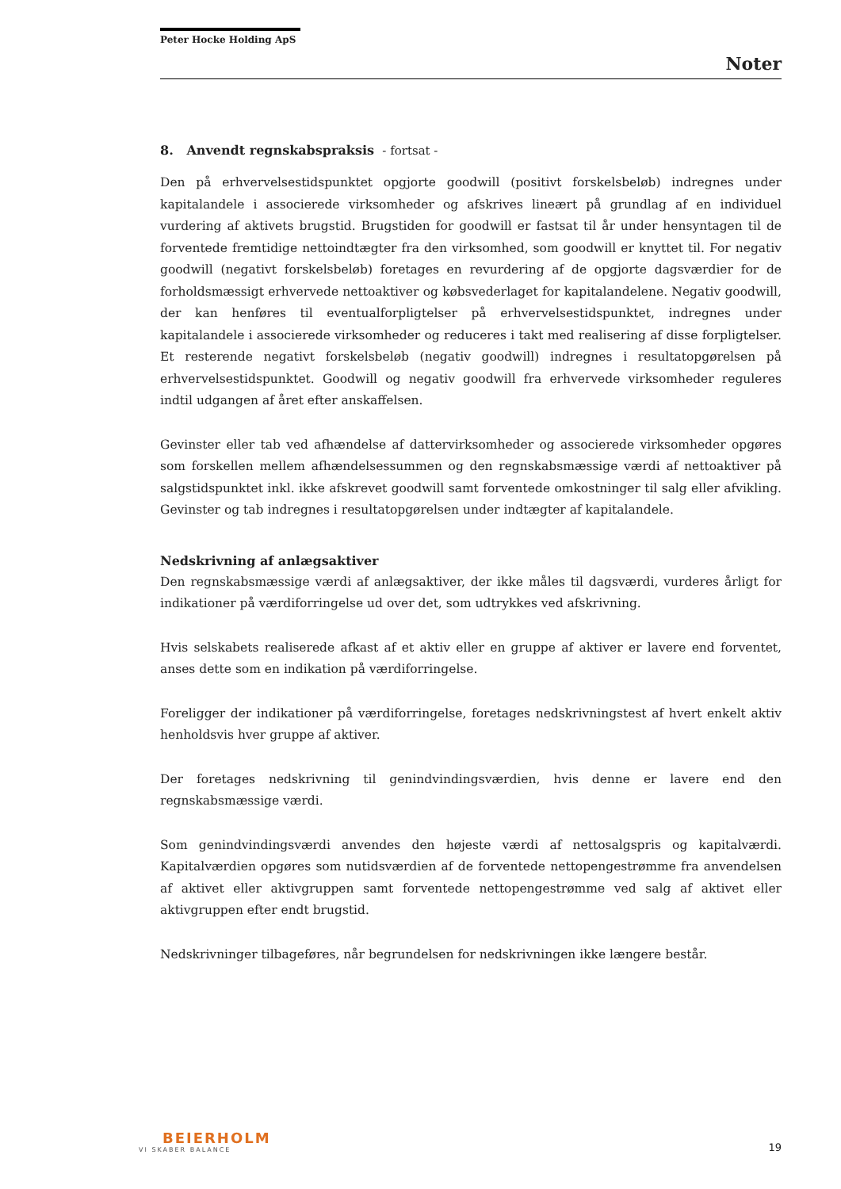Peter Hocke Holding ApS
Noter
8. Anvendt regnskabspraksis - fortsat -
Den på erhvervelsestidspunktet opgjorte goodwill (positivt forskelsbeløb) indregnes under kapitalandele i associerede virksomheder og afskrives lineært på grundlag af en individuel vurdering af aktivets brugstid. Brugstiden for goodwill er fastsat til år under hensyntagen til de forventede fremtidige nettoindtægter fra den virksomhed, som goodwill er knyttet til. For negativ goodwill (negativt forskelsbeløb) foretages en revurdering af de opgjorte dagsværdier for de forholdsmæssigt erhvervede nettoaktiver og købsvederlaget for kapitalandelene. Negativ goodwill, der kan henføres til eventualforpligtelser på erhvervelsestidspunktet, indregnes under kapitalandele i associerede virksomheder og reduceres i takt med realisering af disse forpligtelser. Et resterende negativt forskelsbeløb (negativ goodwill) indregnes i resultatopgørelsen på erhvervelsestidspunktet. Goodwill og negativ goodwill fra erhvervede virksomheder reguleres indtil udgangen af året efter anskaffelsen.
Gevinster eller tab ved afhændelse af dattervirksomheder og associerede virksomheder opgøres som forskellen mellem afhændelsessummen og den regnskabsmæssige værdi af nettoaktiver på salgstidspunktet inkl. ikke afskrevet goodwill samt forventede omkostninger til salg eller afvikling. Gevinster og tab indregnes i resultatopgørelsen under indtægter af kapitalandele.
Nedskrivning af anlægsaktiver
Den regnskabsmæssige værdi af anlægsaktiver, der ikke måles til dagsværdi, vurderes årligt for indikationer på værdiforringelse ud over det, som udtrykkes ved afskrivning.
Hvis selskabets realiserede afkast af et aktiv eller en gruppe af aktiver er lavere end forventet, anses dette som en indikation på værdiforringelse.
Foreligger der indikationer på værdiforringelse, foretages nedskrivningstest af hvert enkelt aktiv henholdsvis hver gruppe af aktiver.
Der foretages nedskrivning til genindvindingsværdien, hvis denne er lavere end den regnskabsmæssige værdi.
Som genindvindingsværdi anvendes den højeste værdi af nettosalgspris og kapitalværdi. Kapitalværdien opgøres som nutidsværdien af de forventede nettopengestrømme fra anvendelsen af aktivet eller aktivgruppen samt forventede nettopengestrømme ved salg af aktivet eller aktivgruppen efter endt brugstid.
Nedskrivninger tilbageføres, når begrundelsen for nedskrivningen ikke længere består.
BEIERHOLM
VI SKABER BALANCE
19